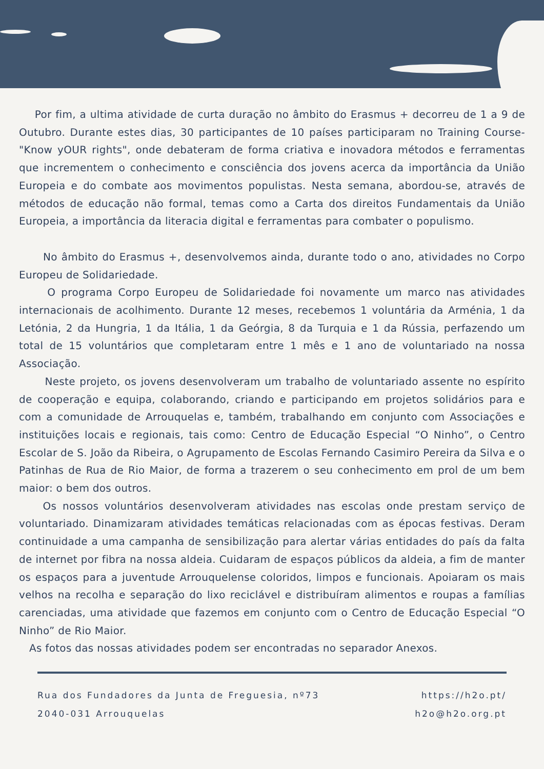Por fim, a ultima atividade de curta duração no âmbito do Erasmus + decorreu de 1 a 9 de Outubro. Durante estes dias, 30 participantes de 10 países participaram no Training Course- "Know yOUR rights", onde debateram de forma criativa e inovadora métodos e ferramentas que incrementem o conhecimento e consciência dos jovens acerca da importância da União Europeia e do combate aos movimentos populistas. Nesta semana, abordou-se, através de métodos de educação não formal, temas como a Carta dos direitos Fundamentais da União Europeia, a importância da literacia digital e ferramentas para combater o populismo.
No âmbito do Erasmus +, desenvolvemos ainda, durante todo o ano, atividades no Corpo Europeu de Solidariedade.
O programa Corpo Europeu de Solidariedade foi novamente um marco nas atividades internacionais de acolhimento. Durante 12 meses, recebemos 1 voluntária da Arménia, 1 da Letónia, 2 da Hungria, 1 da Itália, 1 da Geórgia, 8 da Turquia e 1 da Rússia, perfazendo um total de 15 voluntários que completaram entre 1 mês e 1 ano de voluntariado na nossa Associação.
Neste projeto, os jovens desenvolveram um trabalho de voluntariado assente no espírito de cooperação e equipa, colaborando, criando e participando em projetos solidários para e com a comunidade de Arrouquelas e, também, trabalhando em conjunto com Associações e instituições locais e regionais, tais como: Centro de Educação Especial “O Ninho”, o Centro Escolar de S. João da Ribeira, o Agrupamento de Escolas Fernando Casimiro Pereira da Silva e o Patinhas de Rua de Rio Maior, de forma a trazerem o seu conhecimento em prol de um bem maior: o bem dos outros.
Os nossos voluntários desenvolveram atividades nas escolas onde prestam serviço de voluntariado. Dinamizaram atividades temáticas relacionadas com as épocas festivas. Deram continuidade a uma campanha de sensibilização para alertar várias entidades do país da falta de internet por fibra na nossa aldeia. Cuidaram de espaços públicos da aldeia, a fim de manter os espaços para a juventude Arrouquelense coloridos, limpos e funcionais. Apoiaram os mais velhos na recolha e separação do lixo reciclável e distribuíram alimentos e roupas a famílias carenciadas, uma atividade que fazemos em conjunto com o Centro de Educação Especial “O Ninho” de Rio Maior.
As fotos das nossas atividades podem ser encontradas no separador Anexos.
Rua dos Fundadores da Junta de Freguesia, nº73
2040-031 Arrouquelas
https://h2o.pt/
h2o@h2o.org.pt